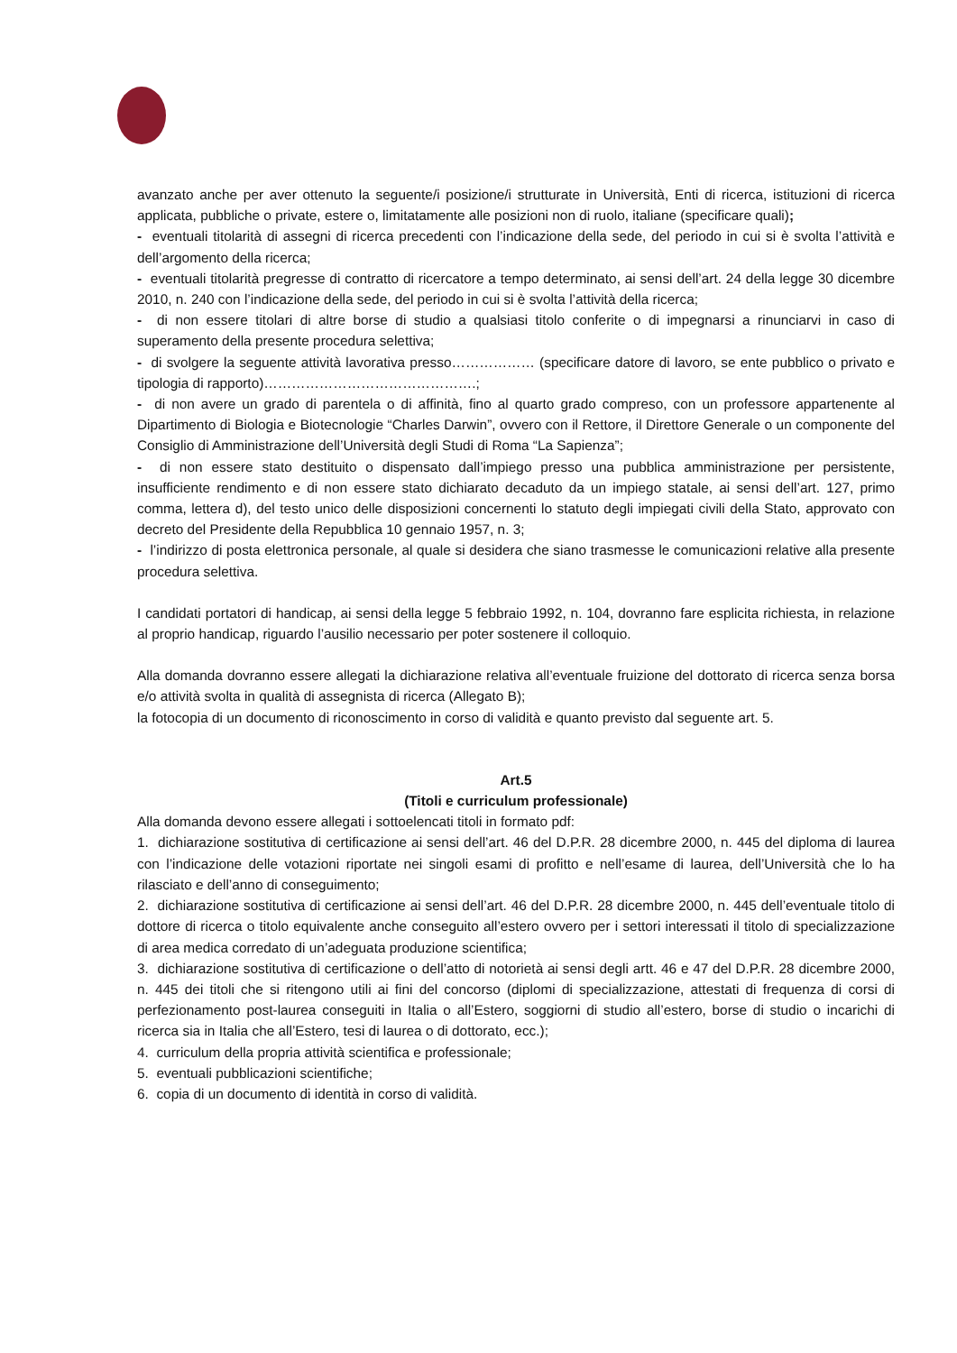avanzato anche per aver ottenuto la seguente/i posizione/i strutturate in Università, Enti di ricerca, istituzioni di ricerca applicata, pubbliche o private, estere o, limitatamente alle posizioni non di ruolo, italiane (specificare quali);
- eventuali titolarità di assegni di ricerca precedenti con l’indicazione della sede, del periodo in cui si è svolta l’attività e dell’argomento della ricerca;
- eventuali titolarità pregresse di contratto di ricercatore a tempo determinato, ai sensi dell’art. 24 della legge 30 dicembre 2010, n. 240 con l’indicazione della sede, del periodo in cui si è svolta l’attività della ricerca;
- di non essere titolari di altre borse di studio a qualsiasi titolo conferite o di impegnarsi a rinunciarvi in caso di superamento della presente procedura selettiva;
- di svolgere la seguente attività lavorativa presso……………… (specificare datore di lavoro, se ente pubblico o privato e tipologia di rapporto)……………………………………….;
- di non avere un grado di parentela o di affinità, fino al quarto grado compreso, con un professore appartenente al Dipartimento di Biologia e Biotecnologie “Charles Darwin”, ovvero con il Rettore, il Direttore Generale o un componente del Consiglio di Amministrazione dell’Università degli Studi di Roma “La Sapienza”;
- di non essere stato destituito o dispensato dall’impiego presso una pubblica amministrazione per persistente, insufficiente rendimento e di non essere stato dichiarato decaduto da un impiego statale, ai sensi dell’art. 127, primo comma, lettera d), del testo unico delle disposizioni concernenti lo statuto degli impiegati civili della Stato, approvato con decreto del Presidente della Repubblica 10 gennaio 1957, n. 3;
- l’indirizzo di posta elettronica personale, al quale si desidera che siano trasmesse le comunicazioni relative alla presente procedura selettiva.
I candidati portatori di handicap, ai sensi della legge 5 febbraio 1992, n. 104, dovranno fare esplicita richiesta, in relazione al proprio handicap, riguardo l’ausilio necessario per poter sostenere il colloquio.
Alla domanda dovranno essere allegati la dichiarazione relativa all’eventuale fruizione del dottorato di ricerca senza borsa e/o attività svolta in qualità di assegnista di ricerca (Allegato B);
la fotocopia di un documento di riconoscimento in corso di validità e quanto previsto dal seguente art. 5.
Art.5
(Titoli e curriculum professionale)
Alla domanda devono essere allegati i sottoelencati titoli in formato pdf:
1. dichiarazione sostitutiva di certificazione ai sensi dell’art. 46 del D.P.R. 28 dicembre 2000, n. 445 del diploma di laurea con l’indicazione delle votazioni riportate nei singoli esami di profitto e nell’esame di laurea, dell’Università che lo ha rilasciato e dell’anno di conseguimento;
2. dichiarazione sostitutiva di certificazione ai sensi dell’art. 46 del D.P.R. 28 dicembre 2000, n. 445 dell’eventuale titolo di dottore di ricerca o titolo equivalente anche conseguito all’estero ovvero per i settori interessati il titolo di specializzazione di area medica corredato di un’adeguata produzione scientifica;
3. dichiarazione sostitutiva di certificazione o dell’atto di notorietà ai sensi degli artt. 46 e 47 del D.P.R. 28 dicembre 2000, n. 445 dei titoli che si ritengono utili ai fini del concorso (diplomi di specializzazione, attestati di frequenza di corsi di perfezionamento post-laurea conseguiti in Italia o all’Estero, soggiorni di studio all’estero, borse di studio o incarichi di ricerca sia in Italia che all’Estero, tesi di laurea o di dottorato, ecc.);
4. curriculum della propria attività scientifica e professionale;
5. eventuali pubblicazioni scientifiche;
6. copia di un documento di identità in corso di validità.